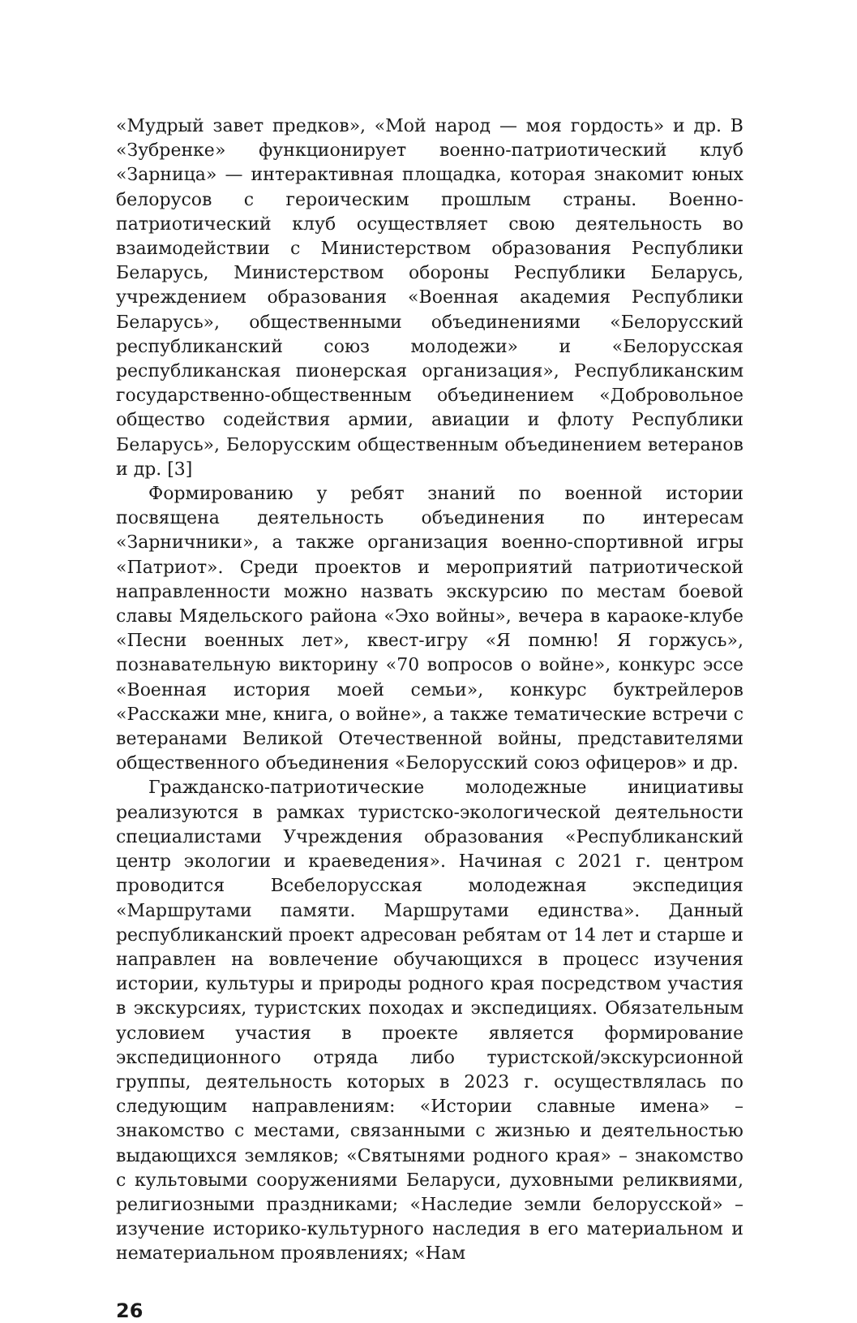«Мудрый завет предков», «Мой народ — моя гордость» и др. В «Зубренке» функционирует военно-патриотический клуб «Зарница» — интерактивная площадка, которая знакомит юных белорусов с героическим прошлым страны. Военно-патриотический клуб осуществляет свою деятельность во взаимодействии с Министерством образования Республики Беларусь, Министерством обороны Республики Беларусь, учреждением образования «Военная академия Республики Беларусь», общественными объединениями «Белорусский республиканский союз молодежи» и «Белорусская республиканская пионерская организация», Республиканским государственно-общественным объединением «Добровольное общество содействия армии, авиации и флоту Республики Беларусь», Белорусским общественным объединением ветеранов и др. [3]
Формированию у ребят знаний по военной истории посвящена деятельность объединения по интересам «Зарничники», а также организация военно-спортивной игры «Патриот». Среди проектов и мероприятий патриотической направленности можно назвать экскурсию по местам боевой славы Мядельского района «Эхо войны», вечера в караоке-клубе «Песни военных лет», квест-игру «Я помню! Я горжусь», познавательную викторину «70 вопросов о войне», конкурс эссе «Военная история моей семьи», конкурс буктрейлеров «Расскажи мне, книга, о войне», а также тематические встречи с ветеранами Великой Отечественной войны, представителями общественного объединения «Белорусский союз офицеров» и др.
Гражданско-патриотические молодежные инициативы реализуются в рамках туристско-экологической деятельности специалистами Учреждения образования «Республиканский центр экологии и краеведения». Начиная с 2021 г. центром проводится Всебелорусская молодежная экспедиция «Маршрутами памяти. Маршрутами единства». Данный республиканский проект адресован ребятам от 14 лет и старше и направлен на вовлечение обучающихся в процесс изучения истории, культуры и природы родного края посредством участия в экскурсиях, туристских походах и экспедициях. Обязательным условием участия в проекте является формирование экспедиционного отряда либо туристской/экскурсионной группы, деятельность которых в 2023 г. осуществлялась по следующим направлениям: «Истории славные имена» – знакомство с местами, связанными с жизнью и деятельностью выдающихся земляков; «Святынями родного края» – знакомство с культовыми сооружениями Беларуси, духовными реликвиями, религиозными праздниками; «Наследие земли белорусской» – изучение историко-культурного наследия в его материальном и нематериальном проявлениях; «Нам
26